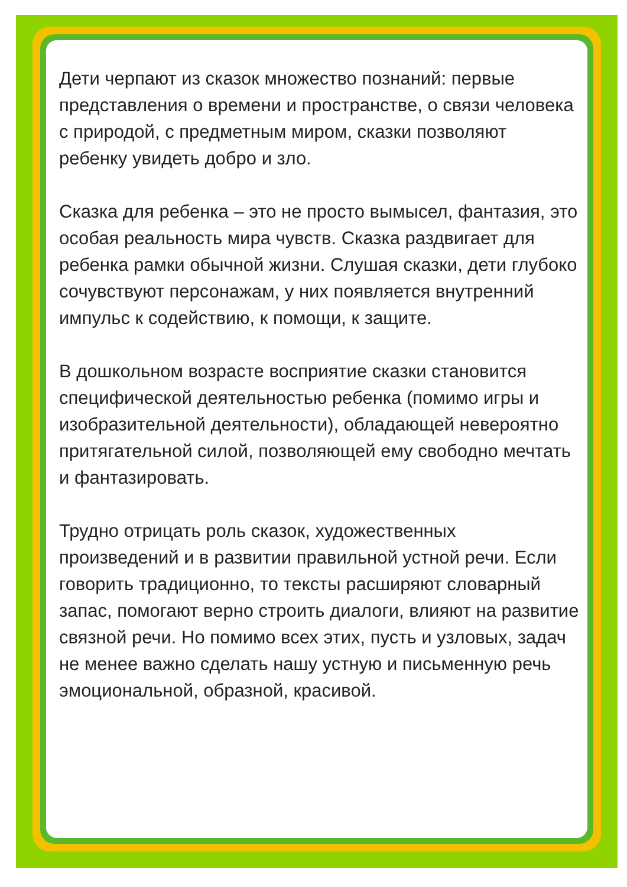Дети черпают из сказок множество познаний: первые представления о времени и пространстве, о связи человека с природой, с предметным миром, сказки позволяют ребенку увидеть добро и зло.
Сказка для ребенка – это не просто вымысел, фантазия, это особая реальность мира чувств. Сказка раздвигает для ребенка рамки обычной жизни. Слушая сказки, дети глубоко сочувствуют персонажам, у них появляется внутренний импульс к содействию, к помощи, к защите.
В дошкольном возрасте восприятие сказки становится специфической деятельностью ребенка (помимо игры и изобразительной деятельности), обладающей невероятно притягательной силой, позволяющей ему свободно мечтать и фантазировать.
Трудно отрицать роль сказок, художественных произведений и в развитии правильной устной речи. Если говорить традиционно, то тексты расширяют словарный запас, помогают верно строить диалоги, влияют на развитие связной речи. Но помимо всех этих, пусть и узловых, задач не менее важно сделать нашу устную и письменную речь эмоциональной, образной, красивой.